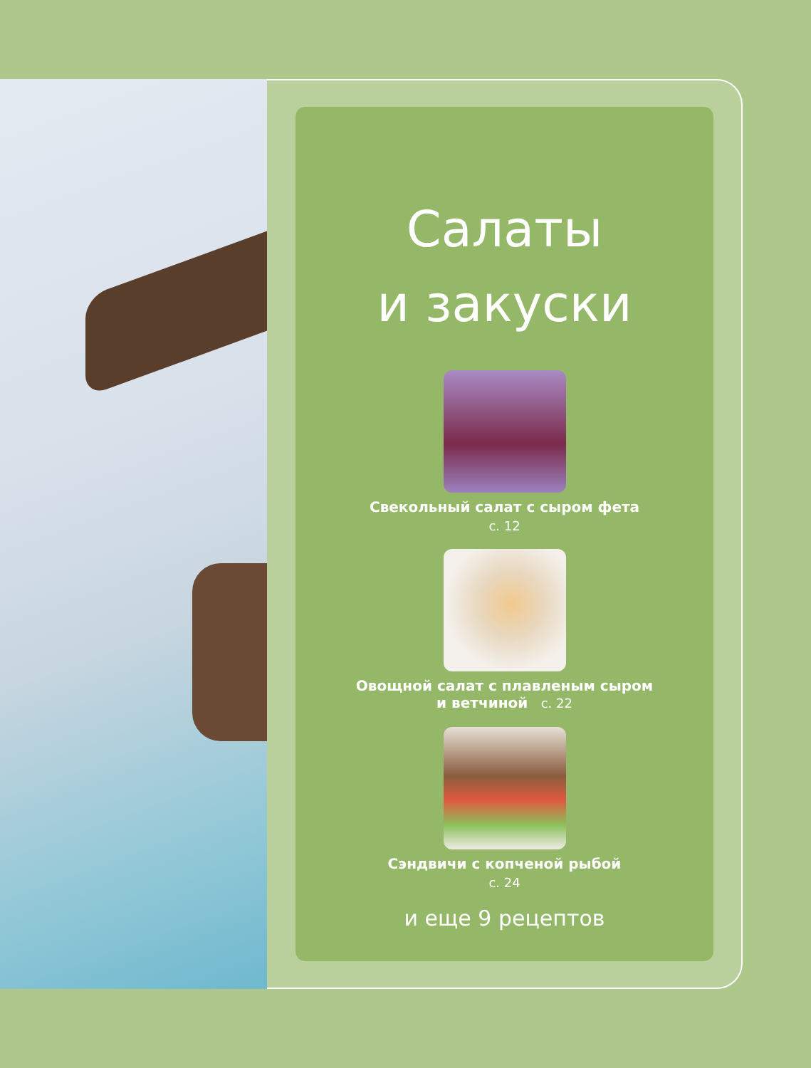Салаты
и закуски
Свекольный салат с сыром фета
с. 12
Овощной салат с плавленым сыром
и ветчиной с. 22
Сэндвичи с копченой рыбой
с. 24
и еще 9 рецептов